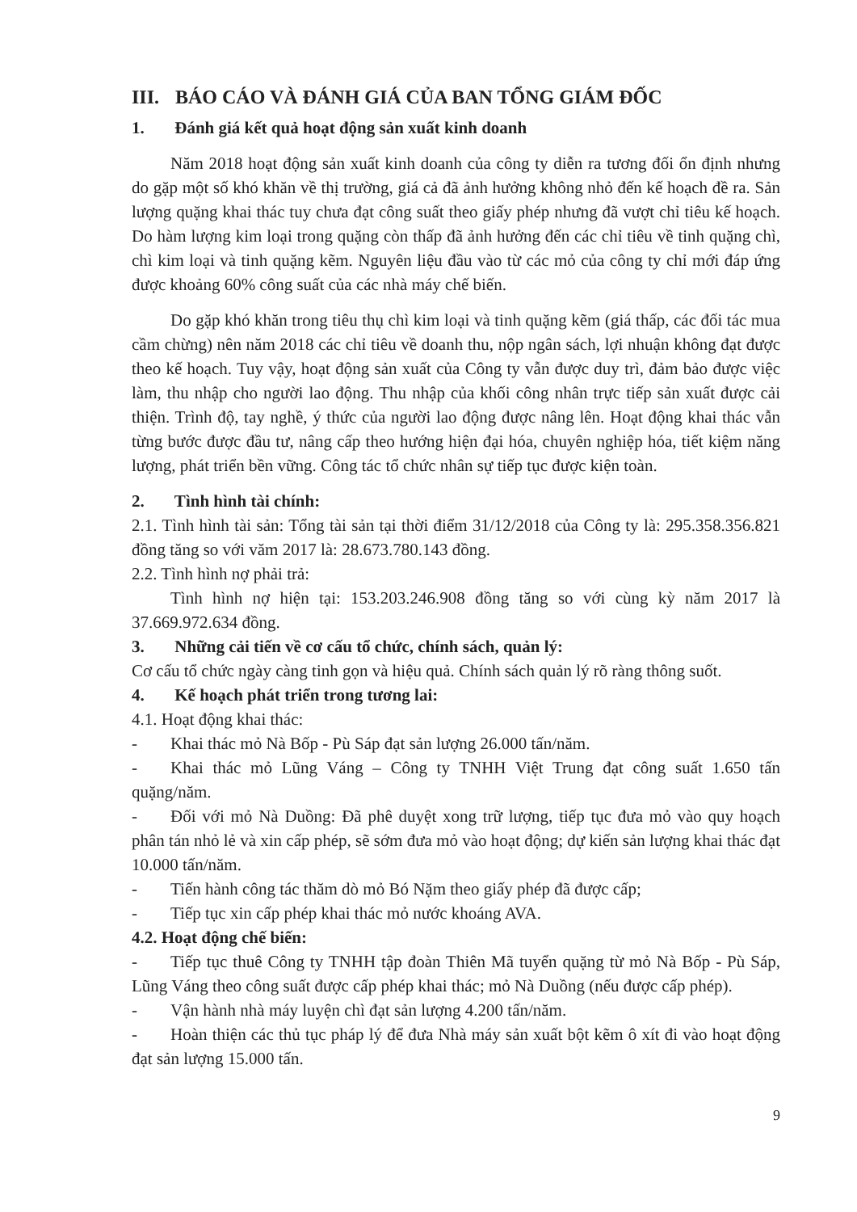III. BÁO CÁO VÀ ĐÁNH GIÁ CỦA BAN TỔNG GIÁM ĐỐC
1. Đánh giá kết quả hoạt động sản xuất kinh doanh
Năm 2018 hoạt động sản xuất kinh doanh của công ty diễn ra tương đối ổn định nhưng do gặp một số khó khăn về thị trường, giá cả đã ảnh hưởng không nhỏ đến kế hoạch đề ra. Sản lượng quặng khai thác tuy chưa đạt công suất theo giấy phép nhưng đã vượt chỉ tiêu kế hoạch. Do hàm lượng kim loại trong quặng còn thấp đã ảnh hưởng đến các chỉ tiêu về tinh quặng chì, chì kim loại và tinh quặng kẽm. Nguyên liệu đầu vào từ các mỏ của công ty chỉ mới đáp ứng được khoảng 60% công suất của các nhà máy chế biến.
Do gặp khó khăn trong tiêu thụ chì kim loại và tinh quặng kẽm (giá thấp, các đối tác mua cầm chừng) nên năm 2018 các chỉ tiêu về doanh thu, nộp ngân sách, lợi nhuận không đạt được theo kế hoạch. Tuy vậy, hoạt động sản xuất của Công ty vẫn được duy trì, đảm bảo được việc làm, thu nhập cho người lao động. Thu nhập của khối công nhân trực tiếp sản xuất được cải thiện. Trình độ, tay nghề, ý thức của người lao động được nâng lên. Hoạt động khai thác vẫn từng bước được đầu tư, nâng cấp theo hướng hiện đại hóa, chuyên nghiệp hóa, tiết kiệm năng lượng, phát triển bền vững. Công tác tổ chức nhân sự tiếp tục được kiện toàn.
2. Tình hình tài chính:
2.1. Tình hình tài sản: Tổng tài sản tại thời điểm 31/12/2018 của Công ty là: 295.358.356.821 đồng tăng so với văm 2017 là: 28.673.780.143 đồng.
2.2. Tình hình nợ phải trả:
Tình hình nợ hiện tại: 153.203.246.908 đồng tăng so với cùng kỳ năm 2017 là 37.669.972.634 đồng.
3. Những cải tiến về cơ cấu tổ chức, chính sách, quản lý:
Cơ cấu tổ chức ngày càng tinh gọn và hiệu quả. Chính sách quản lý rõ ràng thông suốt.
4. Kế hoạch phát triển trong tương lai:
4.1. Hoạt động khai thác:
- Khai thác mỏ Nà Bốp - Pù Sáp đạt sản lượng 26.000 tấn/năm.
- Khai thác mỏ Lũng Váng – Công ty TNHH Việt Trung đạt công suất 1.650 tấn quặng/năm.
- Đối với mỏ Nà Duồng: Đã phê duyệt xong trữ lượng, tiếp tục đưa mỏ vào quy hoạch phân tán nhỏ lẻ và xin cấp phép, sẽ sớm đưa mỏ vào hoạt động; dự kiến sản lượng khai thác đạt 10.000 tấn/năm.
- Tiến hành công tác thăm dò mỏ Bó Nặm theo giấy phép đã được cấp;
- Tiếp tục xin cấp phép khai thác mỏ nước khoáng AVA.
4.2. Hoạt động chế biến:
- Tiếp tục thuê Công ty TNHH tập đoàn Thiên Mã tuyển quặng từ mỏ Nà Bốp - Pù Sáp, Lũng Váng theo công suất được cấp phép khai thác; mỏ Nà Duồng (nếu được cấp phép).
- Vận hành nhà máy luyện chì đạt sản lượng 4.200 tấn/năm.
- Hoàn thiện các thủ tục pháp lý để đưa Nhà máy sản xuất bột kẽm ô xít đi vào hoạt động đạt sản lượng 15.000 tấn.
9